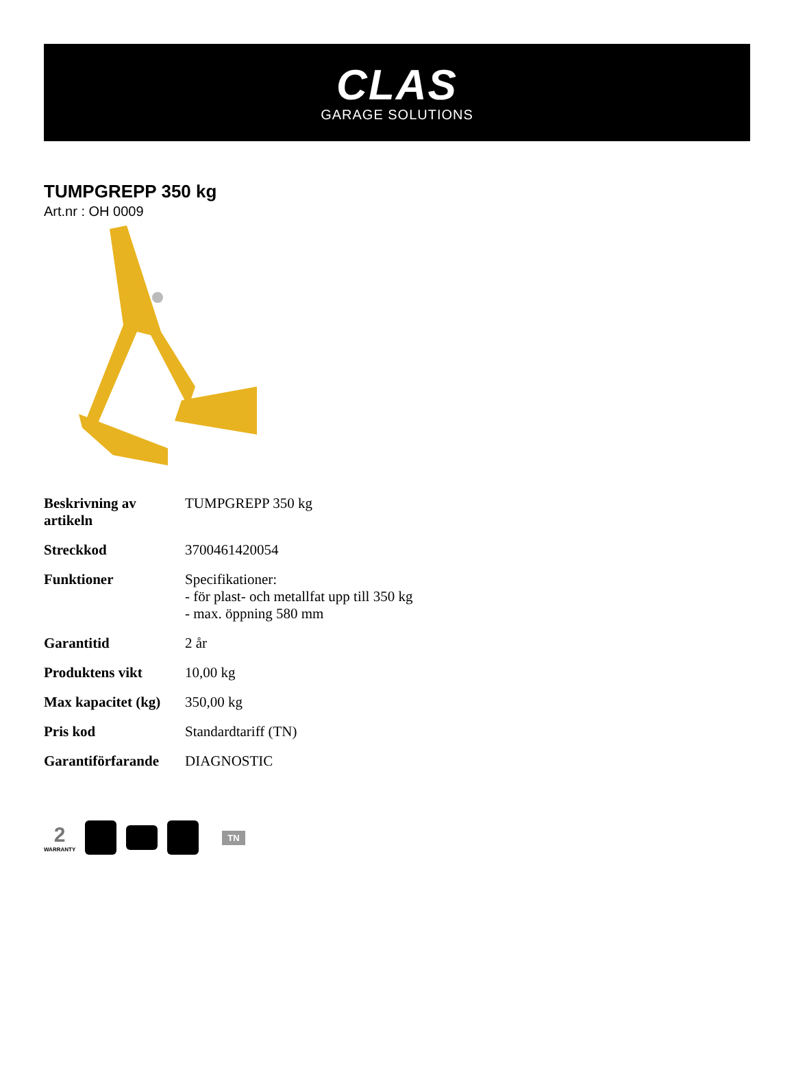CLAS
GARAGE SOLUTIONS
TUMPGREPP 350 kg
Art.nr : OH 0009
| Beskrivning av artikeln | TUMPGREPP 350 kg |
| Streckkod | 3700461420054 |
| Funktioner | Specifikationer: - för plast- och metallfat upp till 350 kg - max. öppning 580 mm |
| Garantitid | 2 år |
| Produktens vikt | 10,00 kg |
| Max kapacitet (kg) | 350,00 kg |
| Pris kod | Standardtariff (TN) |
| Garantiförfarande | DIAGNOSTIC |
2
WARRANTY
TN